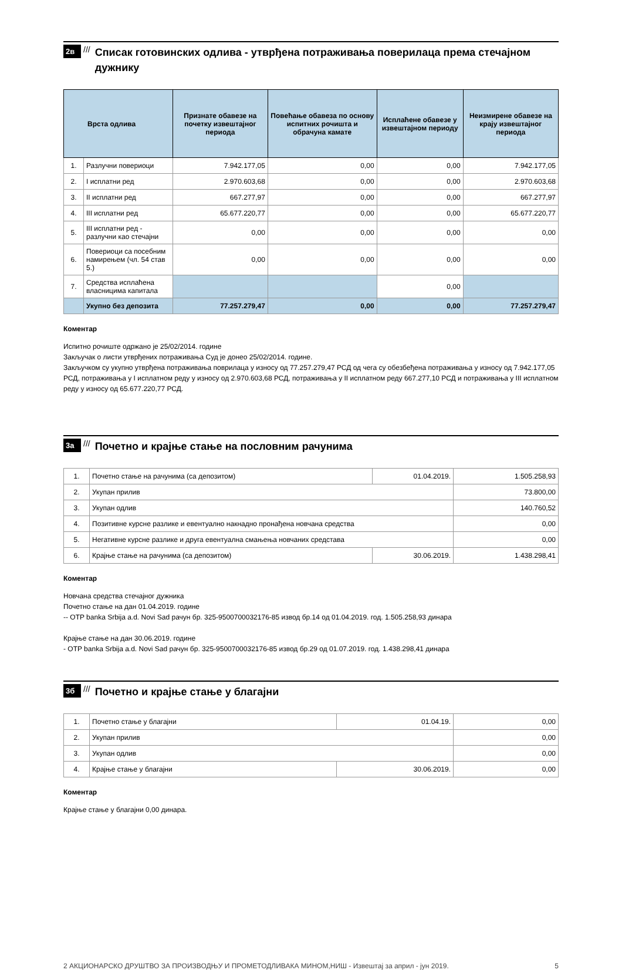2в ///
Списак готовинских одлива - утврђена потраживања поверилаца према стечајном дужнику
| Врста одлива | | Признате обавезе на почетку извештајног периода | Повећање обавеза по основу испитних рочишта и обрачуна камате | Исплаћене обавезе у извештајном периоду | Неизмирене обавезе на крају извештајног периода |
| --- | --- | --- | --- | --- | --- |
| 1. | Разлучни повериоци | 7.942.177,05 | 0,00 | 0,00 | 7.942.177,05 |
| 2. | I исплатни ред | 2.970.603,68 | 0,00 | 0,00 | 2.970.603,68 |
| 3. | II исплатни ред | 667.277,97 | 0,00 | 0,00 | 667.277,97 |
| 4. | III исплатни ред | 65.677.220,77 | 0,00 | 0,00 | 65.677.220,77 |
| 5. | III исплатни ред - разлучни као стечајни | 0,00 | 0,00 | 0,00 | 0,00 |
| 6. | Повериоци са посебним намирењем (чл. 54 став 5.) | 0,00 | 0,00 | 0,00 | 0,00 |
| 7. | Средства исплаћена власницима капитала | | | 0,00 | |
| | Укупно без депозита | 77.257.279,47 | 0,00 | 0,00 | 77.257.279,47 |
Коментар
Испитно рочиште одржано је 25/02/2014. године
Закључак о листи утврђених потраживања Суд је донео 25/02/2014. године.
Закључком су укупно утврђена потраживања поврилаца у износу од 77.257.279,47 РСД од чега су обезбеђена потраживања у износу од 7.942.177,05 РСД, потраживања у I исплатном реду у износу од 2.970.603,68 РСД, потраживања у II исплатном реду 667.277,10 РСД и потраживања у III исплатном реду у износу од 65.677.220,77 РСД.
3а ///
Почетно и крајње стање на пословним рачунима
| 1. | Почетно стање на рачунима (са депозитом) | 01.04.2019. | 1.505.258,93 |
| 2. | Укупан прилив | | 73.800,00 |
| 3. | Укупан одлив | | 140.760,52 |
| 4. | Позитивне курсне разлике и евентуално накнадно пронађена новчана средства | | 0,00 |
| 5. | Негативне курсне разлике и друга евентуална смањења новчаних средстава | | 0,00 |
| 6. | Крајње стање на рачунима (са депозитом) | 30.06.2019. | 1.438.298,41 |
Коментар
Новчана средства стечајног дужника
Почетно стање на дан 01.04.2019. године
-- OTP banka Srbija a.d. Novi Sad рачун бр. 325-9500700032176-85 извод бр.14 од 01.04.2019. год. 1.505.258,93 динара
Крајње стање на дан 30.06.2019. године
- OTP banka Srbija a.d. Novi Sad рачун бр. 325-9500700032176-85 извод бр.29 од 01.07.2019. год. 1.438.298,41 динара
3б ///
Почетно и крајње стање у благајни
| 1. | Почетно стање у благајни | 01.04.19. | 0,00 |
| 2. | Укупан прилив | | 0,00 |
| 3. | Укупан одлив | | 0,00 |
| 4. | Крајње стање у благајни | 30.06.2019. | 0,00 |
Коментар
Крајње стање у благајни 0,00 динара.
2 АКЦИОНАРСКО ДРУШТВО ЗА ПРОИЗВОДЊУ И ПРОМЕТОДЛИВАКА МИНОМ,НИШ - Извештај за април - јун 2019. 5